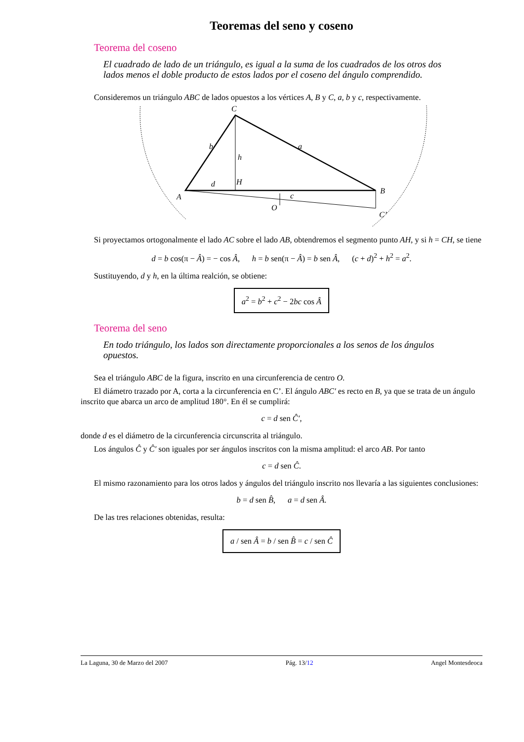Teoremas del seno y coseno
Teorema del coseno
El cuadrado de lado de un triángulo, es igual a la suma de los cuadrados de los otros dos lados menos el doble producto de estos lados por el coseno del ángulo comprendido.
Consideremos un triángulo ABC de lados opuestos a los vértices A, B y C, a, b y c, respectivamente.
C
b
a
h
d
H
A
B
c
O
C’
Si proyectamos ortogonalmente el lado AC sobre el lado AB, obtendremos el segmento punto AH, y si h = CH, se tiene
d = b cos(π − Â) = − cos Â, h = b sen(π − Â) = b sen Â, (c + d)<sup>2</sup> + h<sup>2</sup> = a<sup>2</sup>.
Sustituyendo, d y h, en la última realción, se obtiene:
a<sup>2</sup> = b<sup>2</sup> + c<sup>2</sup> − 2bc cos Â
Teorema del seno
En todo triángulo, los lados son directamente proporcionales a los senos de los ángulos opuestos.
Sea el triángulo ABC de la figura, inscrito en una circunferencia de centro O.
El diámetro trazado por A, corta a la circunferencia en C’. El ángulo ABC′ es recto en B, ya que se trata de un ángulo inscrito que abarca un arco de amplitud 180°. En él se cumplirá:
c = d sen Ĉ′,
donde d es el diámetro de la circunferencia circunscrita al triángulo.
Los ángulos Ĉ y Ĉ′ son iguales por ser ángulos inscritos con la misma amplitud: el arco AB. Por tanto
c = d sen Ĉ.
El mismo razonamiento para los otros lados y ángulos del triángulo inscrito nos llevaría a las siguientes conclusiones:
b = d sen B̂, a = d sen Â.
De las tres relaciones obtenidas, resulta:
a / sen Â = b / sen B̂ = c / sen Ĉ
La Laguna, 30 de Marzo del 2007 Pág. 13/12 Angel Montesdeoca